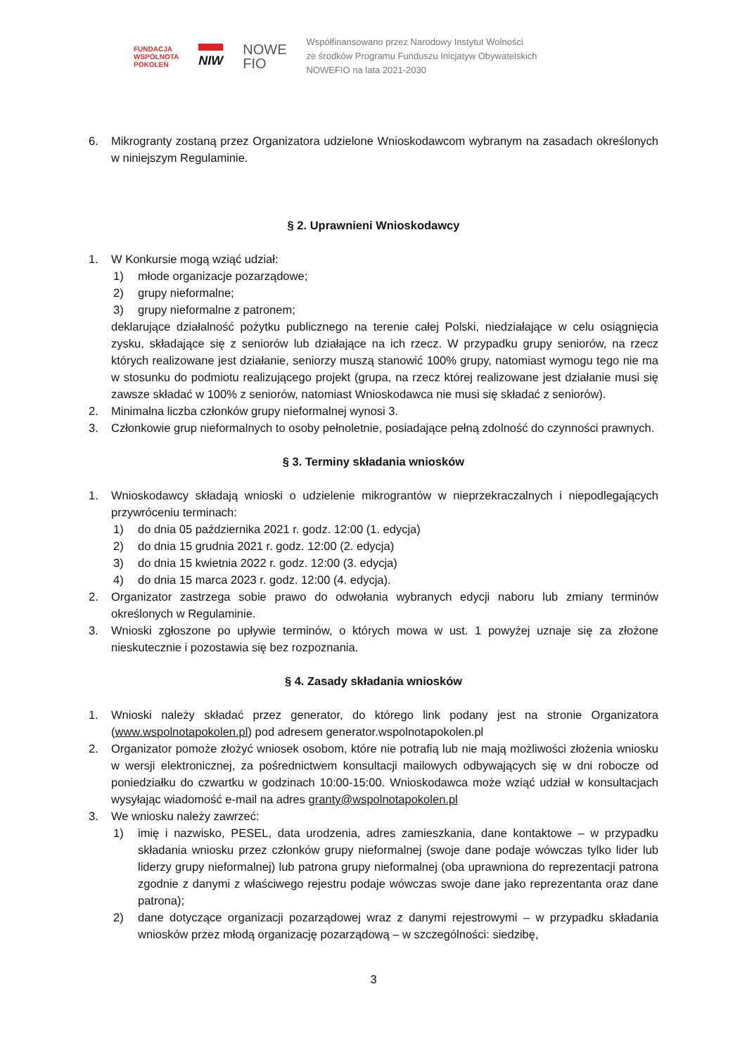FUNDACJA
WSPÓLNOTA
POKOLEŃ
NIW
NOWE
FIO
Współfinansowano przez Narodowy Instytut Wolności
ze środków Programu Funduszu Inicjatyw Obywatelskich
NOWEFIO na lata 2021-2030
6. Mikrogranty zostaną przez Organizatora udzielone Wnioskodawcom wybranym na zasadach określonych w niniejszym Regulaminie.
§ 2. Uprawnieni Wnioskodawcy
1. W Konkursie mogą wziąć udział:
1) młode organizacje pozarządowe;
2) grupy nieformalne;
3) grupy nieformalne z patronem;
deklarujące działalność pożytku publicznego na terenie całej Polski, niedziałające w celu osiągnięcia zysku, składające się z seniorów lub działające na ich rzecz. W przypadku grupy seniorów, na rzecz których realizowane jest działanie, seniorzy muszą stanowić 100% grupy, natomiast wymogu tego nie ma w stosunku do podmiotu realizującego projekt (grupa, na rzecz której realizowane jest działanie musi się zawsze składać w 100% z seniorów, natomiast Wnioskodawca nie musi się składać z seniorów).
2. Minimalna liczba członków grupy nieformalnej wynosi 3.
3. Członkowie grup nieformalnych to osoby pełnoletnie, posiadające pełną zdolność do czynności prawnych.
§ 3. Terminy składania wniosków
1. Wnioskodawcy składają wnioski o udzielenie mikrograntów w nieprzekraczalnych i niepodlegających przywróceniu terminach:
1) do dnia 05 października 2021 r. godz. 12:00 (1. edycja)
2) do dnia 15 grudnia 2021 r. godz. 12:00 (2. edycja)
3) do dnia 15 kwietnia 2022 r. godz. 12:00 (3. edycja)
4) do dnia 15 marca 2023 r. godz. 12:00 (4. edycja).
2. Organizator zastrzega sobie prawo do odwołania wybranych edycji naboru lub zmiany terminów określonych w Regulaminie.
3. Wnioski zgłoszone po upływie terminów, o których mowa w ust. 1 powyżej uznaje się za złożone nieskutecznie i pozostawia się bez rozpoznania.
§ 4. Zasady składania wniosków
1. Wnioski należy składać przez generator, do którego link podany jest na stronie Organizatora (www.wspolnotapokolen.pl) pod adresem generator.wspolnotapokolen.pl
2. Organizator pomoże złożyć wniosek osobom, które nie potrafią lub nie mają możliwości złożenia wniosku w wersji elektronicznej, za pośrednictwem konsultacji mailowych odbywających się w dni robocze od poniedziałku do czwartku w godzinach 10:00-15:00. Wnioskodawca może wziąć udział w konsultacjach wysyłając wiadomość e-mail na adres granty@wspolnotapokolen.pl
3. We wniosku należy zawrzeć:
1) imię i nazwisko, PESEL, data urodzenia, adres zamieszkania, dane kontaktowe – w przypadku składania wniosku przez członków grupy nieformalnej (swoje dane podaje wówczas tylko lider lub liderzy grupy nieformalnej) lub patrona grupy nieformalnej (oba uprawniona do reprezentacji patrona zgodnie z danymi z właściwego rejestru podaje wówczas swoje dane jako reprezentanta oraz dane patrona);
2) dane dotyczące organizacji pozarządowej wraz z danymi rejestrowymi – w przypadku składania wniosków przez młodą organizację pozarządową – w szczególności: siedzibę,
3